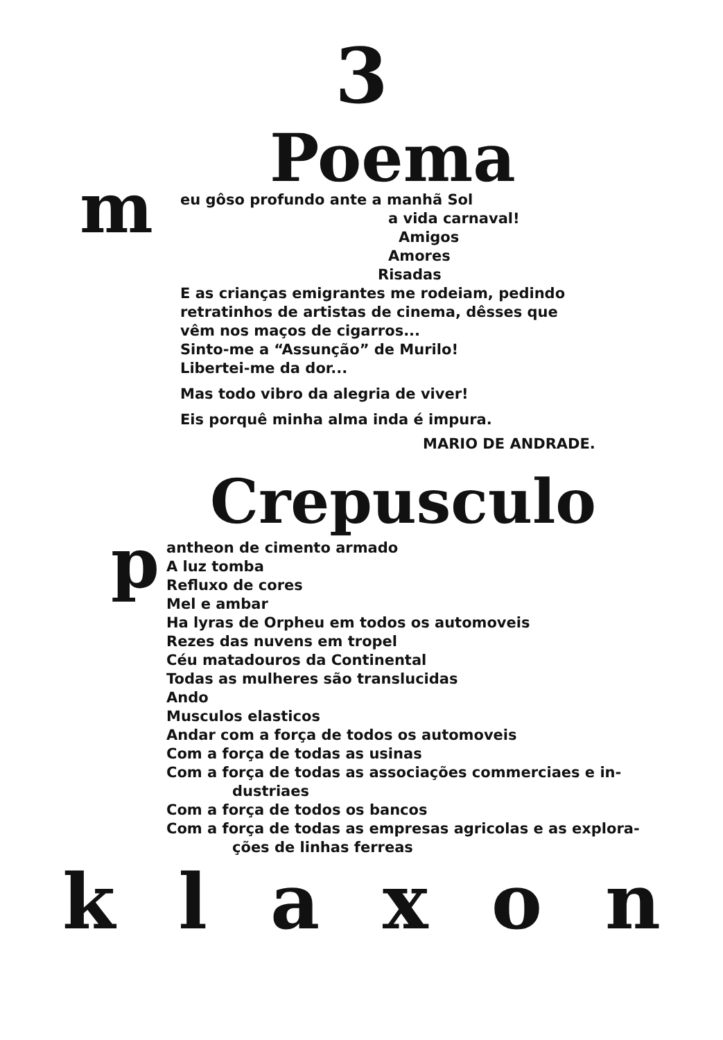3
Poema
m
eu gôso profundo ante a manhã Sol
a vida carnaval!
Amigos
Amores
Risadas
E as crianças emigrantes me rodeiam, pedindo
retratinhos de artistas de cinema, dêsses que
vêm nos maços de cigarros...
Sinto-me a “Assunção” de Murilo!
Libertei-me da dor...
Mas todo vibro da alegria de viver!
Eis porquê minha alma inda é impura.
MARIO DE ANDRADE.
Crepusculo
p
antheon de cimento armado
A luz tomba
Refluxo de cores
Mel e ambar
Ha lyras de Orpheu em todos os automoveis
Rezes das nuvens em tropel
Céu matadouros da Continental
Todas as mulheres são translucidas
Ando
Musculos elasticos
Andar com a força de todos os automoveis
Com a força de todas as usinas
Com a força de todas as associações commerciaes e in-
dustriaes
Com a força de todos os bancos
Com a força de todas as empresas agricolas e as explora-
ções de linhas ferreas
k l a x o n